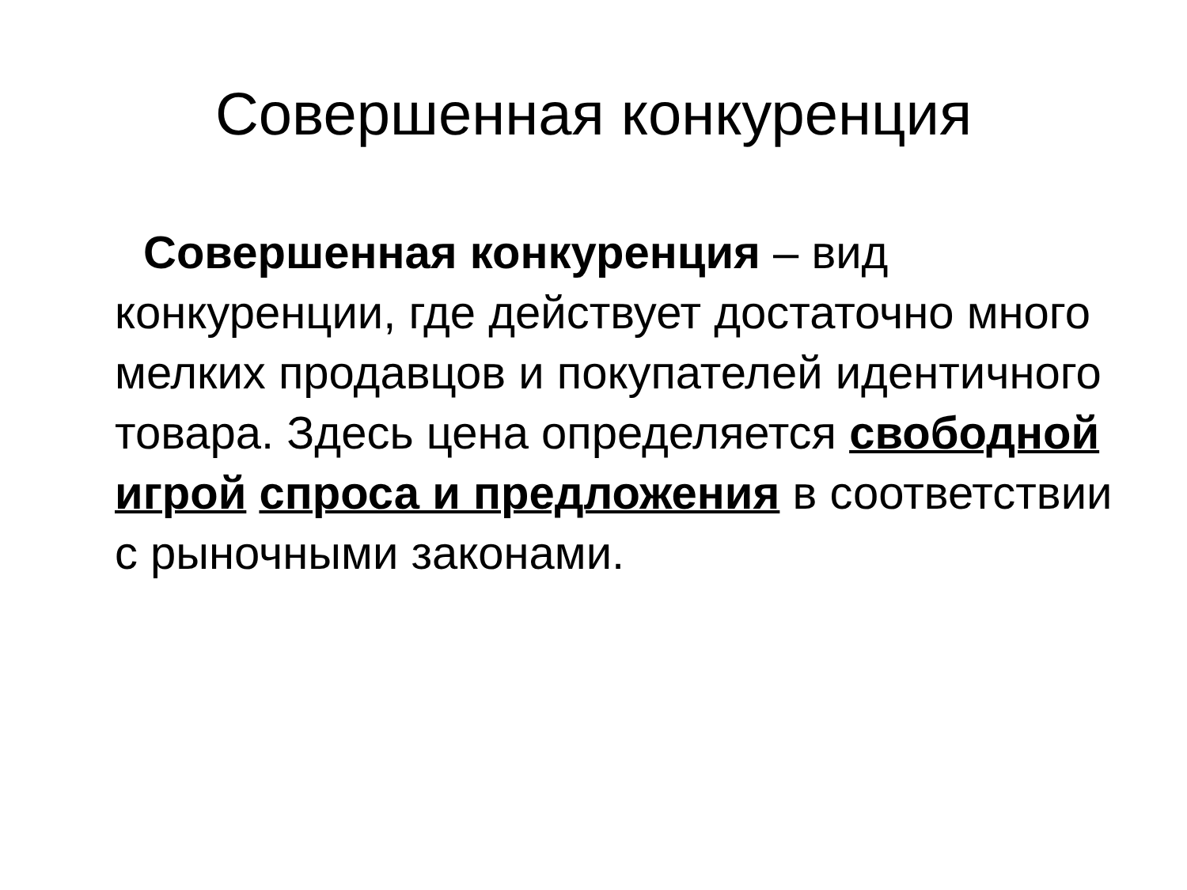Совершенная конкуренция
Совершенная конкуренция – вид конкуренции, где действует достаточно много мелких продавцов и покупателей идентичного товара. Здесь цена определяется свободной игрой спроса и предложения в соответствии с рыночными законами.